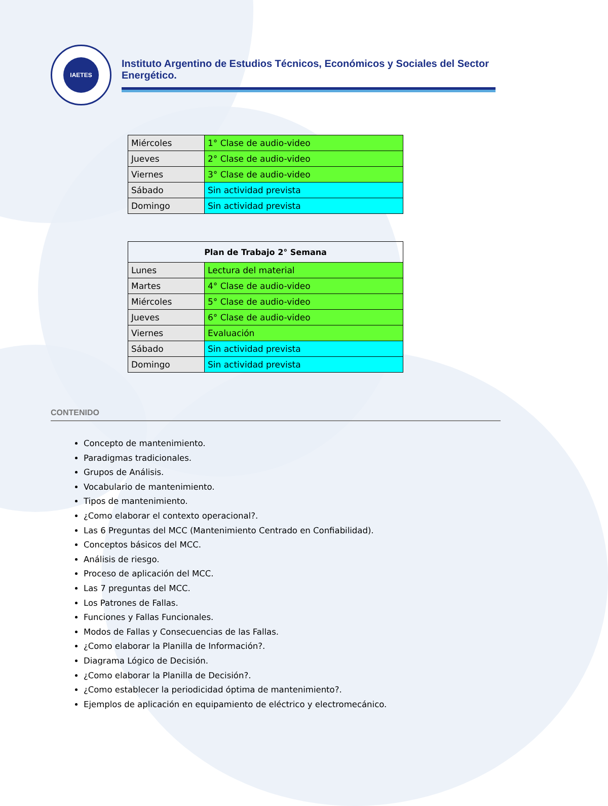IAETES
Instituto Argentino de Estudios Técnicos, Económicos y Sociales del Sector Energético.
| Miércoles | 1° Clase de audio-video |
| Jueves | 2° Clase de audio-video |
| Viernes | 3° Clase de audio-video |
| Sábado | Sin actividad prevista |
| Domingo | Sin actividad prevista |
| Plan de Trabajo 2° Semana | |
| --- | --- |
| Lunes | Lectura del material |
| Martes | 4° Clase de audio-video |
| Miércoles | 5° Clase de audio-video |
| Jueves | 6° Clase de audio-video |
| Viernes | Evaluación |
| Sábado | Sin actividad prevista |
| Domingo | Sin actividad prevista |
CONTENIDO
Concepto de mantenimiento.
Paradigmas tradicionales.
Grupos de Análisis.
Vocabulario de mantenimiento.
Tipos de mantenimiento.
¿Como elaborar el contexto operacional?.
Las 6 Preguntas del MCC (Mantenimiento Centrado en Confiabilidad).
Conceptos básicos del MCC.
Análisis de riesgo.
Proceso de aplicación del MCC.
Las 7 preguntas del MCC.
Los Patrones de Fallas.
Funciones y Fallas Funcionales.
Modos de Fallas y Consecuencias de las Fallas.
¿Como elaborar la Planilla de Información?.
Diagrama Lógico de Decisión.
¿Como elaborar la Planilla de Decisión?.
¿Como establecer la periodicidad óptima de mantenimiento?.
Ejemplos de aplicación en equipamiento de eléctrico y electromecánico.